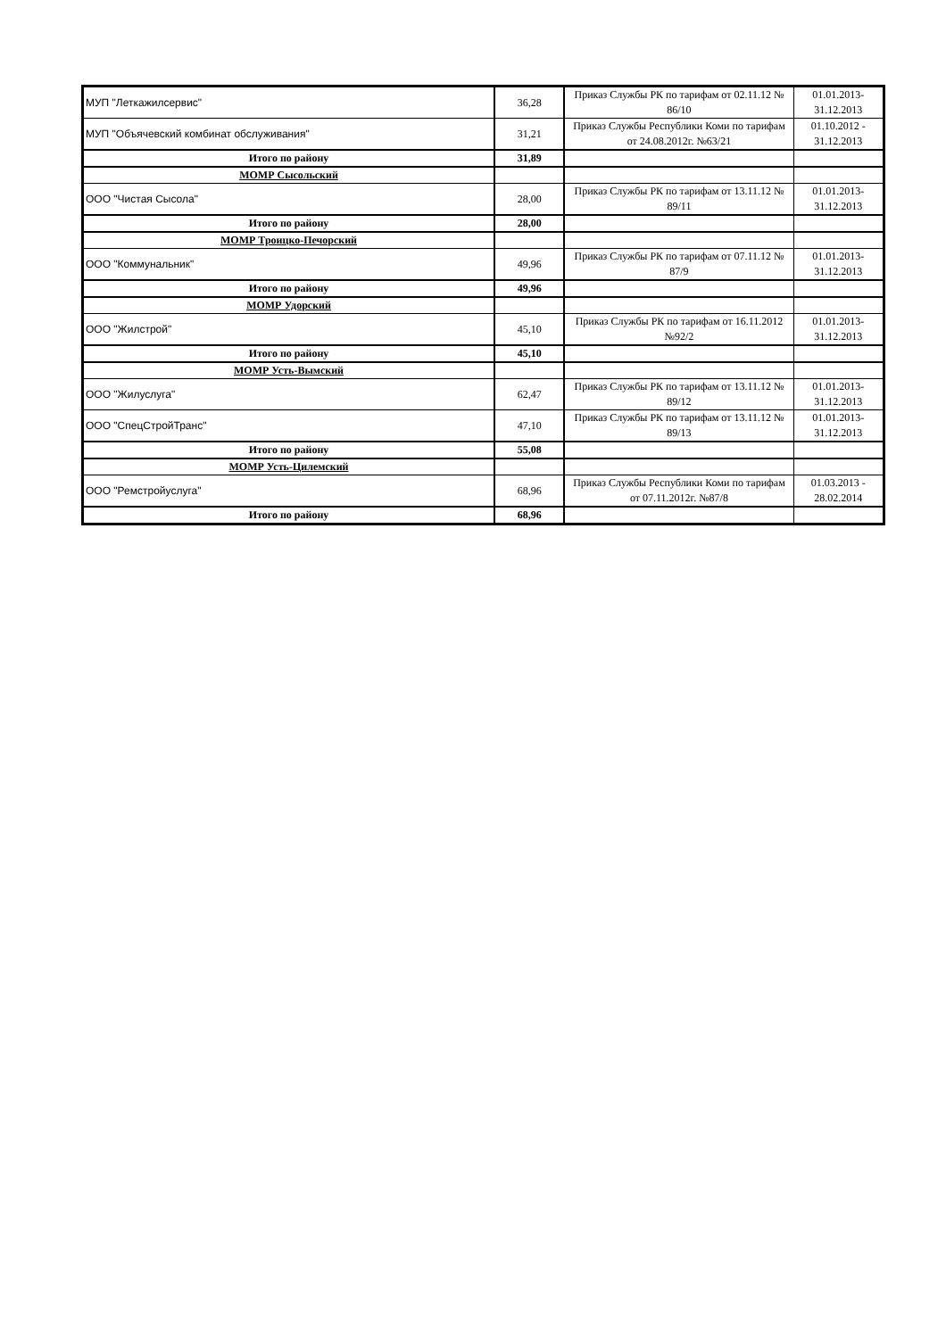| МУП "Леткажилсервис" | 36,28 | Приказ Службы РК по тарифам от 02.11.12 № 86/10 | 01.01.2013-31.12.2013 |
| МУП "Объячевский комбинат обслуживания" | 31,21 | Приказ Службы Республики Коми по тарифам от 24.08.2012г. №63/21 | 01.10.2012 - 31.12.2013 |
| Итого по району | 31,89 | | |
| МОМР Сысольский | | | |
| ООО "Чистая Сысола" | 28,00 | Приказ Службы РК по тарифам от 13.11.12 № 89/11 | 01.01.2013-31.12.2013 |
| Итого по району | 28,00 | | |
| МОМР Троицко-Печорский | | | |
| ООО "Коммунальник" | 49,96 | Приказ Службы РК по тарифам от 07.11.12 № 87/9 | 01.01.2013-31.12.2013 |
| Итого по району | 49,96 | | |
| МОМР Удорский | | | |
| ООО "Жилстрой" | 45,10 | Приказ Службы РК по тарифам от 16.11.2012 №92/2 | 01.01.2013-31.12.2013 |
| Итого по району | 45,10 | | |
| МОМР Усть-Вымский | | | |
| ООО "Жилуслуга" | 62,47 | Приказ Службы РК по тарифам от 13.11.12 № 89/12 | 01.01.2013-31.12.2013 |
| ООО "СпецСтройТранс" | 47,10 | Приказ Службы РК по тарифам от 13.11.12 № 89/13 | 01.01.2013-31.12.2013 |
| Итого по району | 55,08 | | |
| МОМР Усть-Цилемский | | | |
| ООО "Ремстройуслуга" | 68,96 | Приказ Службы Республики Коми по тарифам от 07.11.2012г. №87/8 | 01.03.2013 - 28.02.2014 |
| Итого по району | 68,96 | | |